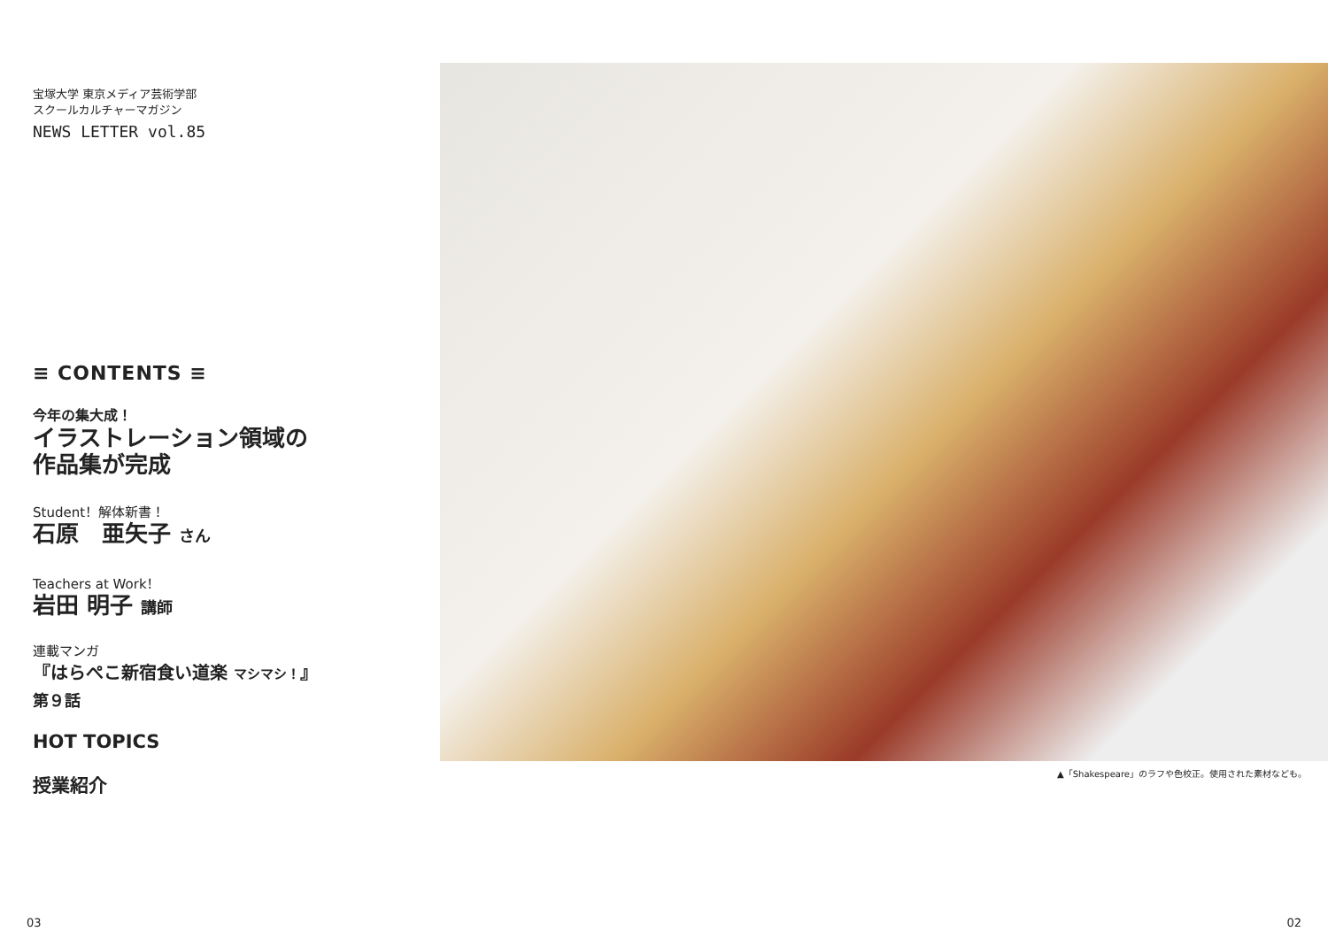宝塚大学 東京メディア芸術学部
スクールカルチャーマガジン
NEWS LETTER vol.85
≡ CONTENTS ≡
今年の集大成！
イラストレーション領域の
作品集が完成
Student！解体新書！
石原　亜矢子 さん
Teachers at Work！
岩田 明子 講師
連載マンガ
『はらぺこ新宿食い道楽 マシマシ！』
第９話
HOT TOPICS
授業紹介
▲「Shakespeare」のラフや色校正。使用された素材なども。
03 02